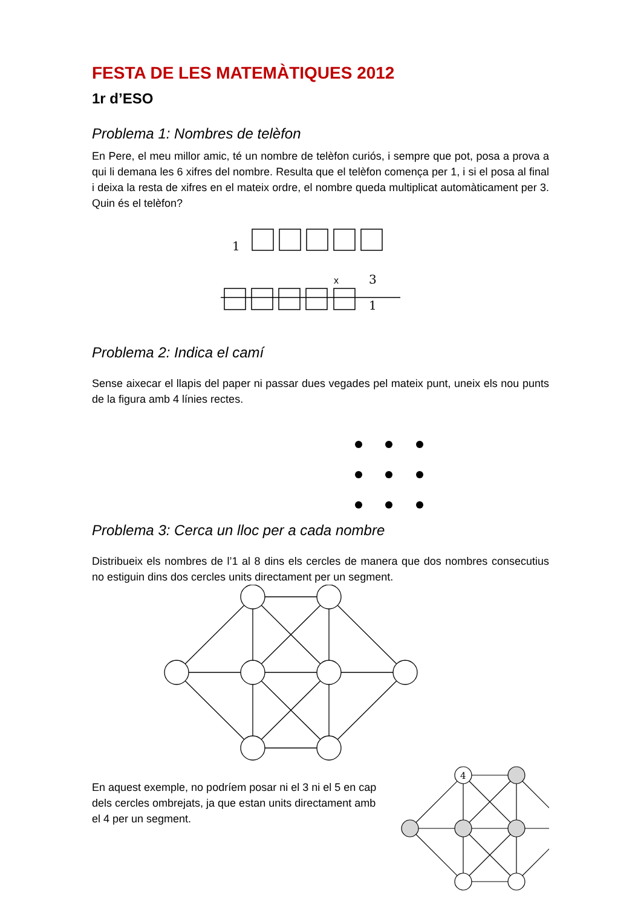FESTA DE LES MATEMÀTIQUES 2012
1r d’ESO
Problema 1: Nombres de telèfon
En Pere, el meu millor amic, té un nombre de telèfon curiós, i sempre que pot, posa a prova a qui li demana les 6 xifres del nombre. Resulta que el telèfon comença per 1, i si el posa al final i deixa la resta de xifres en el mateix ordre, el nombre queda multiplicat automàticament per 3. Quin és el telèfon?
1
3
1
x
Problema 2: Indica el camí
Sense aixecar el llapis del paper ni passar dues vegades pel mateix punt, uneix els nou punts de la figura amb 4 línies rectes.
Problema 3: Cerca un lloc per a cada nombre
Distribueix els nombres de l’1 al 8 dins els cercles de manera que dos nombres consecutius no estiguin dins dos cercles units directament per un segment.
En aquest exemple, no podríem posar ni el 3 ni el 5 en cap dels cercles ombrejats, ja que estan units directament amb el 4 per un segment.
4